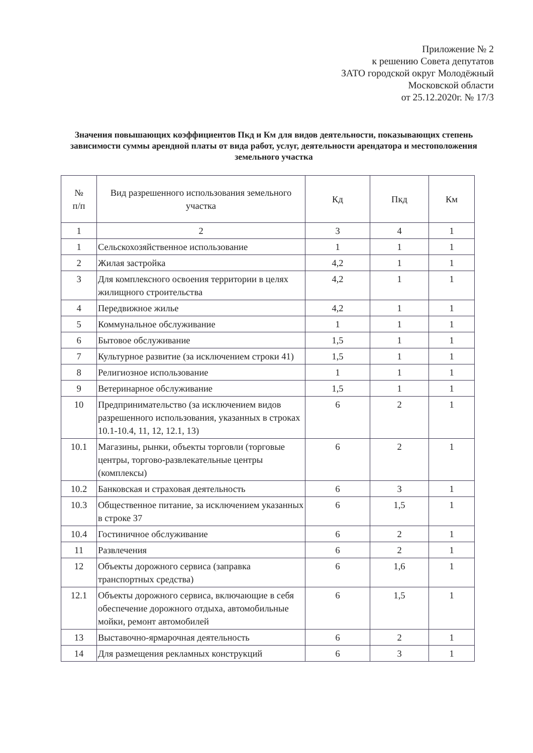Приложение № 2
к решению Совета депутатов
ЗАТО городской округ Молодёжный
Московской области
от 25.12.2020г. № 17/3
Значения повышающих коэффициентов Пкд и Км для видов деятельности, показывающих степень зависимости суммы арендной платы от вида работ, услуг, деятельности арендатора и местоположения земельного участка
| № п/п | Вид разрешенного использования земельного участка | Кд | Пкд | Км |
| --- | --- | --- | --- | --- |
| 1 | 2 | 3 | 4 | 1 |
| 1 | Сельскохозяйственное использование | 1 | 1 | 1 |
| 2 | Жилая застройка | 4,2 | 1 | 1 |
| 3 | Для комплексного освоения территории в целях жилищного строительства | 4,2 | 1 | 1 |
| 4 | Передвижное жилье | 4,2 | 1 | 1 |
| 5 | Коммунальное обслуживание | 1 | 1 | 1 |
| 6 | Бытовое обслуживание | 1,5 | 1 | 1 |
| 7 | Культурное развитие (за исключением строки 41) | 1,5 | 1 | 1 |
| 8 | Религиозное использование | 1 | 1 | 1 |
| 9 | Ветеринарное обслуживание | 1,5 | 1 | 1 |
| 10 | Предпринимательство (за исключением видов разрешенного использования, указанных в строках 10.1-10.4, 11, 12, 12.1, 13) | 6 | 2 | 1 |
| 10.1 | Магазины, рынки, объекты торговли (торговые центры, торгово-развлекательные центры (комплексы) | 6 | 2 | 1 |
| 10.2 | Банковская и страховая деятельность | 6 | 3 | 1 |
| 10.3 | Общественное питание, за исключением указанных в строке 37 | 6 | 1,5 | 1 |
| 10.4 | Гостиничное обслуживание | 6 | 2 | 1 |
| 11 | Развлечения | 6 | 2 | 1 |
| 12 | Объекты дорожного сервиса (заправка транспортных средства) | 6 | 1,6 | 1 |
| 12.1 | Объекты дорожного сервиса, включающие в себя обеспечение дорожного отдыха, автомобильные мойки, ремонт автомобилей | 6 | 1,5 | 1 |
| 13 | Выставочно-ярмарочная деятельность | 6 | 2 | 1 |
| 14 | Для размещения рекламных конструкций | 6 | 3 | 1 |